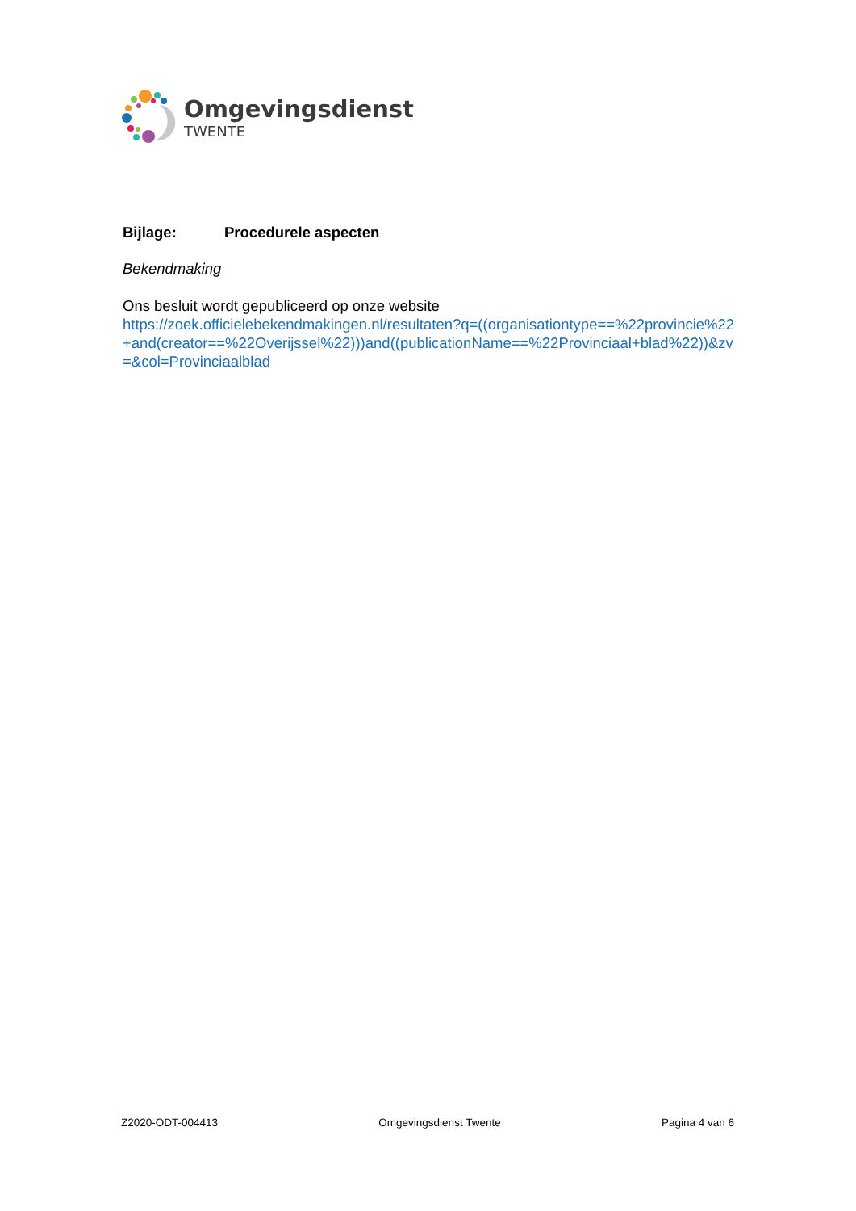Omgevingsdienst
TWENTE
Bijlage: Procedurele aspecten
Bekendmaking
Ons besluit wordt gepubliceerd op onze website
https://zoek.officielebekendmakingen.nl/resultaten?q=((organisationtype==%22provincie%22+and(creator==%22Overijssel%22)))and((publicationName==%22Provinciaal+blad%22))&zv=&col=Provinciaalblad
Z2020-ODT-004413 Omgevingsdienst Twente Pagina 4 van 6